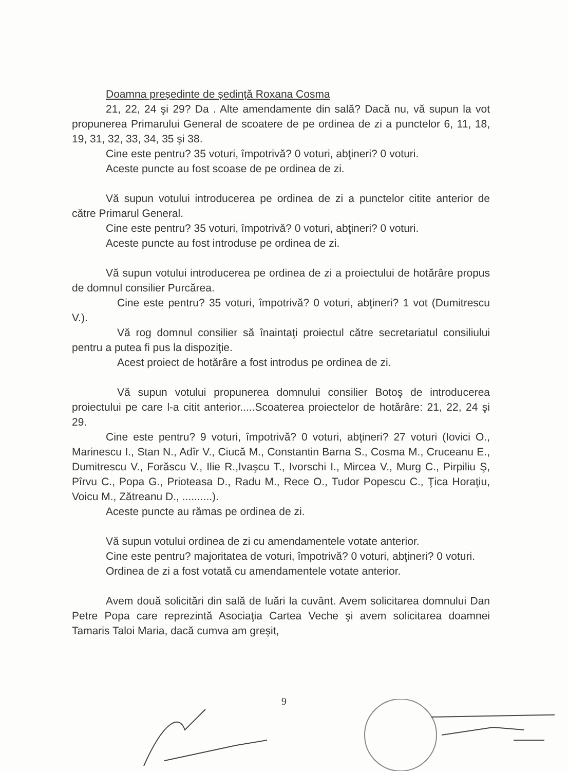Doamna președinte de ședință Roxana Cosma
21, 22, 24 şi 29? Da . Alte amendamente din sală? Dacă nu, vă supun la vot propunerea Primarului General de scoatere de pe ordinea de zi a punctelor 6, 11, 18, 19, 31, 32, 33, 34, 35 şi 38.
Cine este pentru? 35 voturi, împotrivă? 0 voturi, abţineri? 0 voturi.
Aceste puncte au fost scoase de pe ordinea de zi.
Vă supun votului introducerea pe ordinea de zi a punctelor citite anterior de către Primarul General.
Cine este pentru? 35 voturi, împotrivă? 0 voturi, abţineri? 0 voturi.
Aceste puncte au fost introduse pe ordinea de zi.
Vă supun votului introducerea pe ordinea de zi a proiectului de hotărâre propus de domnul consilier Purcărea.
Cine este pentru? 35 voturi, împotrivă? 0 voturi, abţineri? 1 vot (Dumitrescu V.).
Vă rog domnul consilier să înaintaţi proiectul către secretariatul consiliului pentru a putea fi pus la dispoziţie.
Acest proiect de hotărâre a fost introdus pe ordinea de zi.
Vă supun votului propunerea domnului consilier Botoş de introducerea proiectului pe care l-a citit anterior.....Scoaterea proiectelor de hotărâre: 21, 22, 24 şi 29.
Cine este pentru? 9 voturi, împotrivă? 0 voturi, abţineri? 27 voturi (Iovici O., Marinescu I., Stan N., Adîr V., Ciucă M., Constantin Barna S., Cosma M., Cruceanu E., Dumitrescu V., Forăscu V., Ilie R.,Ivaşcu T., Ivorschi I., Mircea V., Murg C., Pirpiliu Ş, Pîrvu C., Popa G., Prioteasa D., Radu M., Rece O., Tudor Popescu C., Ţica Horaţiu, Voicu M., Zătreanu D., ..........).
Aceste puncte au rămas pe ordinea de zi.
Vă supun votului ordinea de zi cu amendamentele votate anterior.
Cine este pentru? majoritatea de voturi, împotrivă? 0 voturi, abţineri? 0 voturi.
Ordinea de zi a fost votată cu amendamentele votate anterior.
Avem două solicitări din sală de luări la cuvânt. Avem solicitarea domnului Dan Petre Popa care reprezintă Asociaţia Cartea Veche şi avem solicitarea doamnei Tamaris Taloi Maria, dacă cumva am greşit,
9